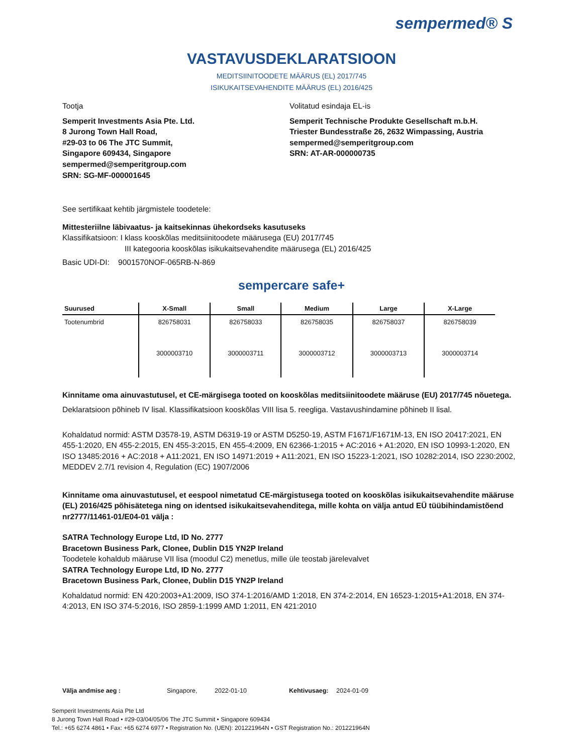sempermed® S
VASTAVUSDEKLARATSIOON
MEDITSIINITOODETE MÄÄRUS (EL) 2017/745
ISIKUKAITSEVAHENDITE MÄÄRUS (EL) 2016/425
Tootja Volitatud esindaja EL-is
Semperit Investments Asia Pte. Ltd.
8 Jurong Town Hall Road,
#29-03 to 06 The JTC Summit,
Singapore 609434, Singapore
sempermed@semperitgroup.com
SRN: SG-MF-000001645
Semperit Technische Produkte Gesellschaft m.b.H.
Triester Bundesstraße 26, 2632 Wimpassing, Austria
sempermed@semperitgroup.com
SRN: AT-AR-000000735
See sertifikaat kehtib järgmistele toodetele:
Mittesteriilne läbivaatus- ja kaitsekinnas ühekordseks kasutuseks
Klassifikatsioon: I klass kooskõlas meditsiinitoodete määrusega (EU) 2017/745
III kategooria kooskõlas isikukaitsevahendite määrusega (EL) 2016/425
Basic UDI-DI: 9001570NOF-065RB-N-869
sempercare safe+
| Suurused | X-Small | Small | Medium | Large | X-Large |
| --- | --- | --- | --- | --- | --- |
| Tootenumbrid | 826758031 | 826758033 | 826758035 | 826758037 | 826758039 |
| | 3000003710 | 3000003711 | 3000003712 | 3000003713 | 3000003714 |
Kinnitame oma ainuvastutusel, et CE-märgisega tooted on kooskõlas meditsiinitoodete määruse (EU) 2017/745 nõuetega.
Deklaratsioon põhineb IV lisal. Klassifikatsioon kooskõlas VIII lisa 5. reegliga. Vastavushindamine põhineb II lisal.
Kohaldatud normid: ASTM D3578-19, ASTM D6319-19 or ASTM D5250-19, ASTM F1671/F1671M-13, EN ISO 20417:2021, EN 455-1:2020, EN 455-2:2015, EN 455-3:2015, EN 455-4:2009, EN 62366-1:2015 + AC:2016 + A1:2020, EN ISO 10993-1:2020, EN ISO 13485:2016 + AC:2018 + A11:2021, EN ISO 14971:2019 + A11:2021, EN ISO 15223-1:2021, ISO 10282:2014, ISO 2230:2002, MEDDEV 2.7/1 revision 4, Regulation (EC) 1907/2006
Kinnitame oma ainuvastutusel, et eespool nimetatud CE-märgistusega tooted on kooskõlas isikukaitsevahendite määruse (EL) 2016/425 põhisätetega ning on identsed isikukaitsevahenditega, mille kohta on välja antud EÜ tüübihindamistõend nr2777/11461-01/E04-01 välja :
SATRA Technology Europe Ltd, ID No. 2777
Bracetown Business Park, Clonee, Dublin D15 YN2P Ireland
Toodetele kohaldub määruse VII lisa (moodul C2) menetlus, mille üle teostab järelevalvet
SATRA Technology Europe Ltd, ID No. 2777
Bracetown Business Park, Clonee, Dublin D15 YN2P Ireland
Kohaldatud normid: EN 420:2003+A1:2009, ISO 374-1:2016/AMD 1:2018, EN 374-2:2014, EN 16523-1:2015+A1:2018, EN 374-4:2013, EN ISO 374-5:2016, ISO 2859-1:1999 AMD 1:2011, EN 421:2010
Välja andmise aeg : Singapore, 2022-01-10 Kehtivusaeg: 2024-01-09
Semperit Investments Asia Pte Ltd
8 Jurong Town Hall Road • #29-03/04/05/06 The JTC Summit • Singapore 609434
Tel.: +65 6274 4861 • Fax: +65 6274 6977 • Registration No. (UEN): 201221964N • GST Registration No.: 201221964N